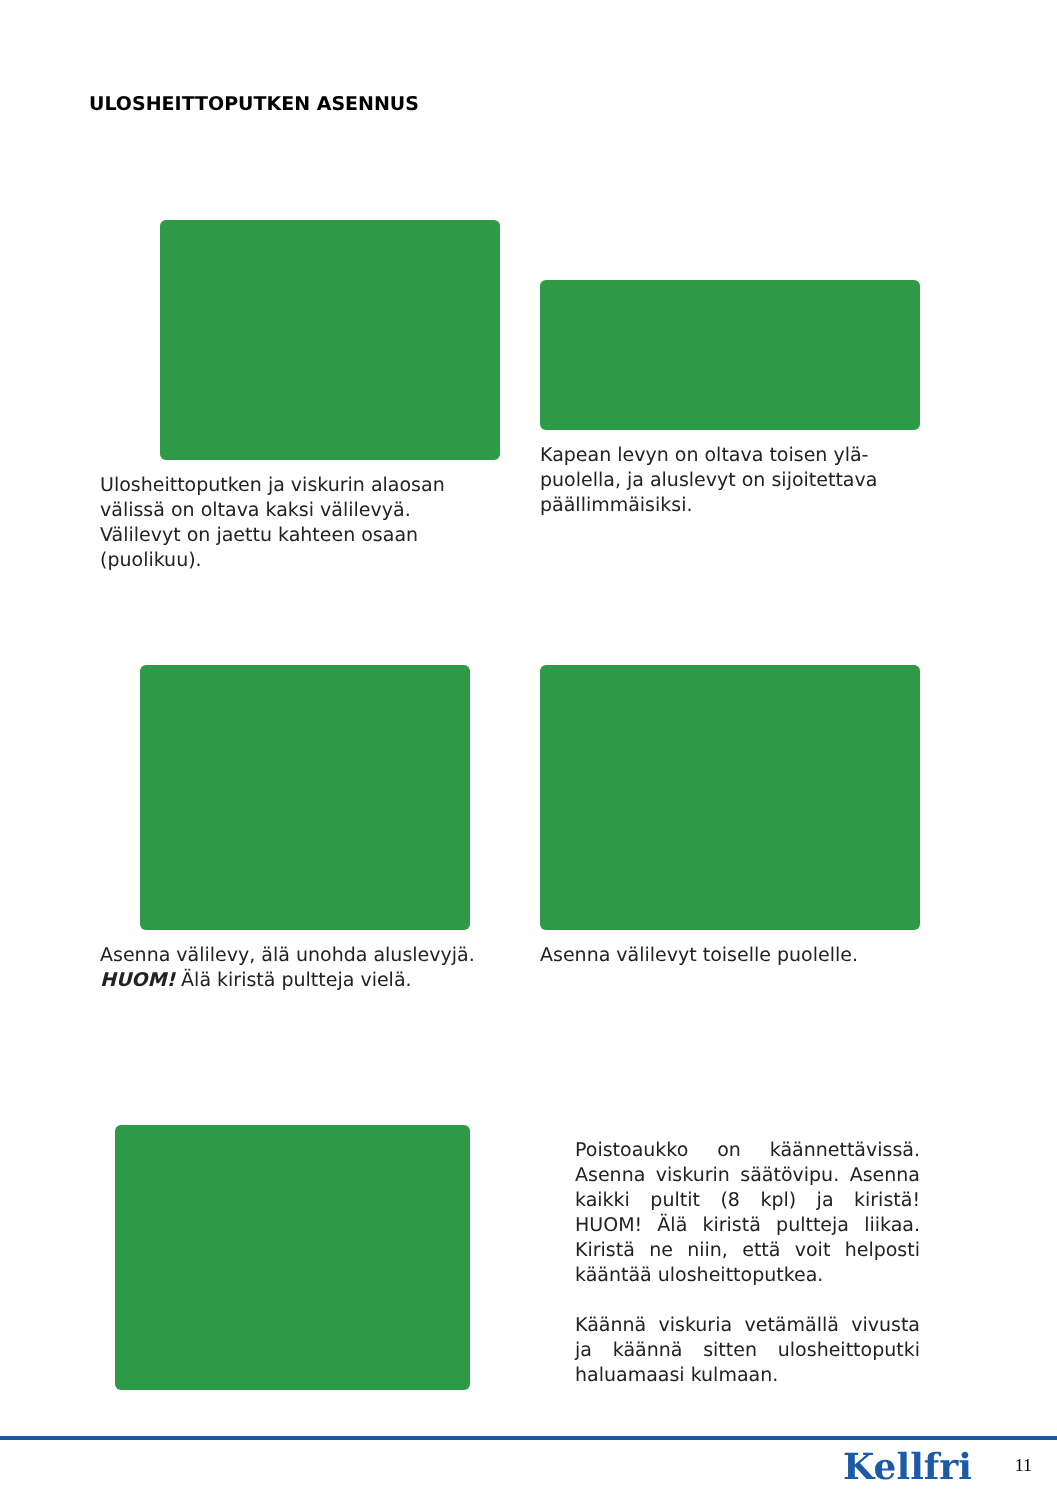ULOSHEITTOPUTKEN ASENNUS
Ulosheittoputken ja viskurin alaosan välissä on oltava kaksi välilevyä. Välilevyt on jaettu kahteen osaan (puolikuu).
Kapean levyn on oltava toisen ylä-puolella, ja aluslevyt on sijoitettava päällimmäisiksi.
Asenna välilevy, älä unohda aluslevyjä. HUOM! Älä kiristä pultteja vielä.
Asenna välilevyt toiselle puolelle.
Poistoaukko on käännettävissä. Asenna viskurin säätövipu. Asenna kaikki pultit (8 kpl) ja kiristä! HUOM! Älä kiristä pultteja liikaa. Kiristä ne niin, että voit helposti kääntää ulosheittoputkea.
Käännä viskuria vetämällä vivusta ja käännä sitten ulosheittoputki haluamaasi kulmaan.
Kellfri 11